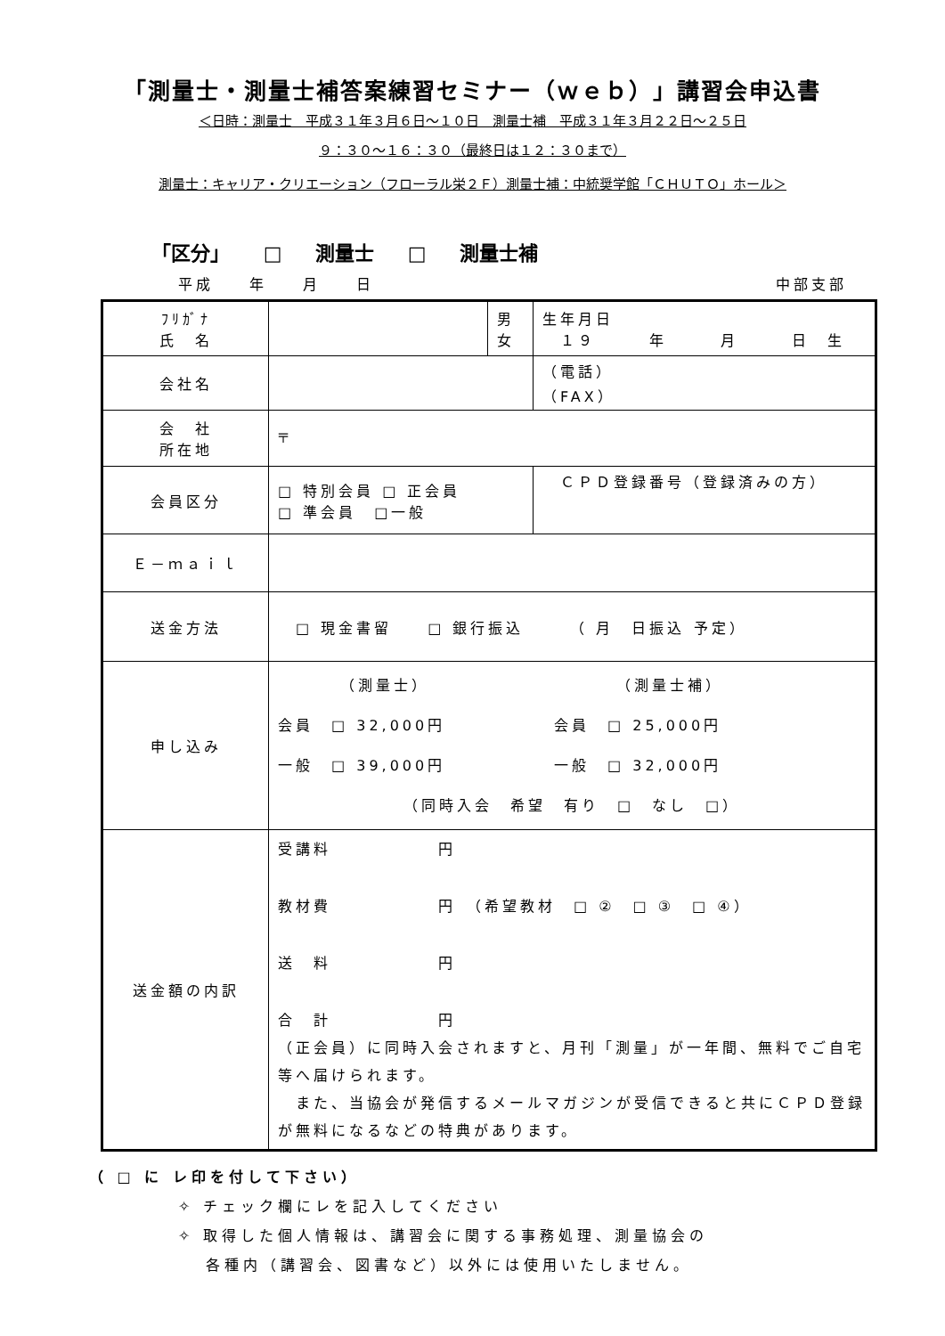「測量士・測量士補答案練習セミナー（ｗｅｂ）」講習会申込書
＜日時：測量士　平成３１年３月６日～１０日　測量士補　平成３１年３月２２日～２５日
９：３０～１６：３０（最終日は１２：３０まで）
測量士：キャリア・クリエーション（フローラル栄２Ｆ）測量士補：中統奨学館「ＣＨＵＴＯ」ホール＞
「区分」 □ 測量士 □ 測量士補
平成　　年　　月　　日 中部支部
| ﾌﾘｶﾞﾅ 氏 名 | | 男 女 | 生年月日 １９ 年 月 日 生 |
| 会社名 | | | （電話） （FAX） |
| 会 社 所在地 | 〒 | | |
| 会員区分 | □ 特別会員 □ 正会員 □ 準会員 □一般 | | ＣＰＤ登録番号（登録済みの方） |
| Ｅ－ｍａｉｌ | | | |
| 送金方法 | □ 現金書留 □ 銀行振込 （ 月 日振込 予定） | | |
| 申し込み | （測量士） （測量士補） 会員 □ 32,000円 会員 □ 25,000円 一般 □ 39,000円 一般 □ 32,000円 （同時入会 希望 有り □ なし □） | | |
| 送金額の内訳 | 受講料 円 教材費 円 （希望教材 □ ② □ ③ □ ④） 送 料 円 合 計 円 （正会員）に同時入会されますと、月刊「測量」が一年間、無料でご自宅等へ届けられます。 また、当協会が発信するメールマガジンが受信できると共にＣＰＤ登録が無料になるなどの特典があります。 | | |
（ □ に レ印を付して下さい）
✧ チェック欄にレを記入してください
✧ 取得した個人情報は、講習会に関する事務処理、測量協会の
　 各種内（講習会、図書など）以外には使用いたしません。